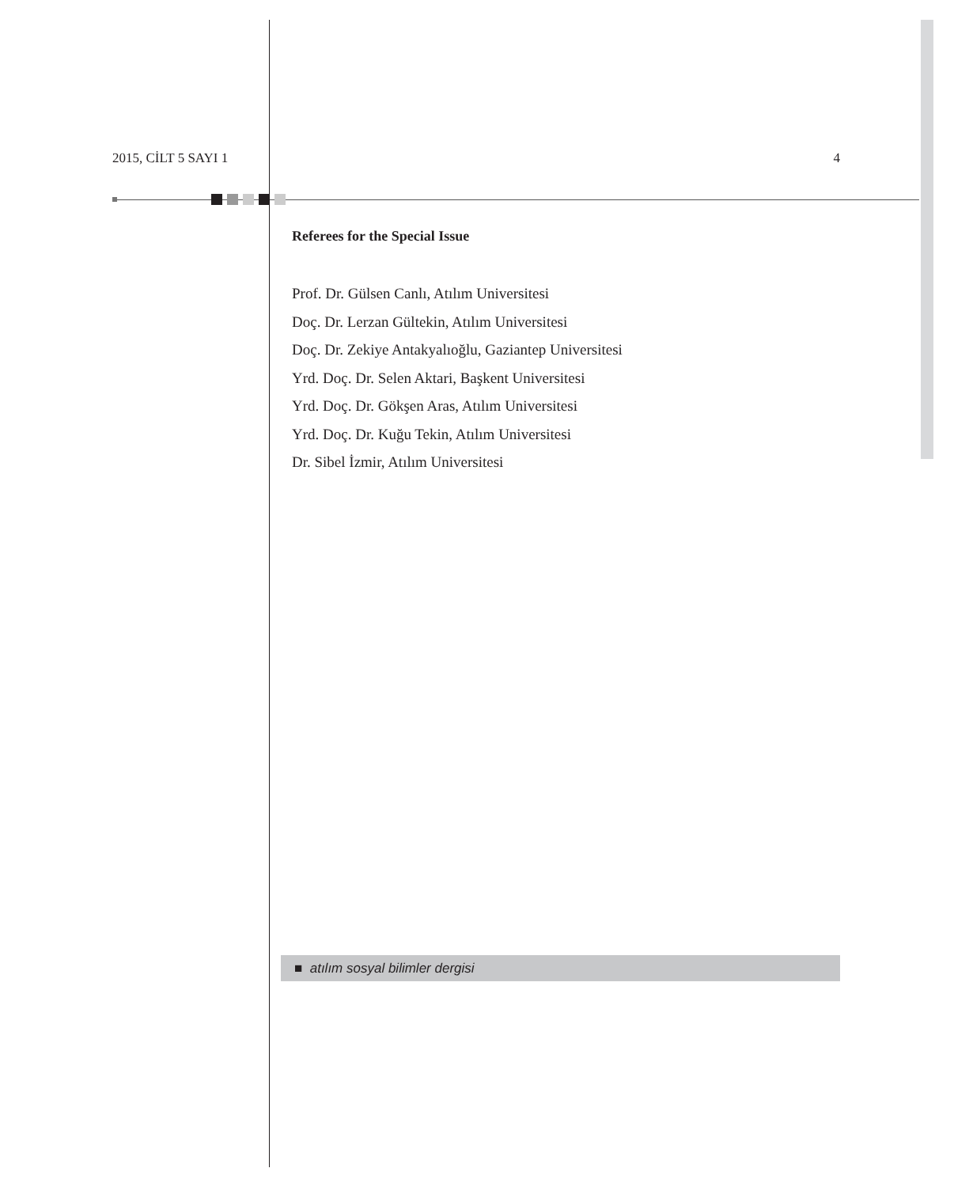2015, CİLT 5 SAYI 1 4
Referees for the Special Issue
Prof. Dr. Gülsen Canlı, Atılım Universitesi
Doç. Dr. Lerzan Gültekin, Atılım Universitesi
Doç. Dr. Zekiye Antakyalıoğlu, Gaziantep Universitesi
Yrd. Doç. Dr. Selen Aktari, Başkent Universitesi
Yrd. Doç. Dr. Gökşen Aras, Atılım Universitesi
Yrd. Doç. Dr. Kuğu Tekin, Atılım Universitesi
Dr. Sibel İzmir, Atılım Universitesi
■ atılım sosyal bilimler dergisi